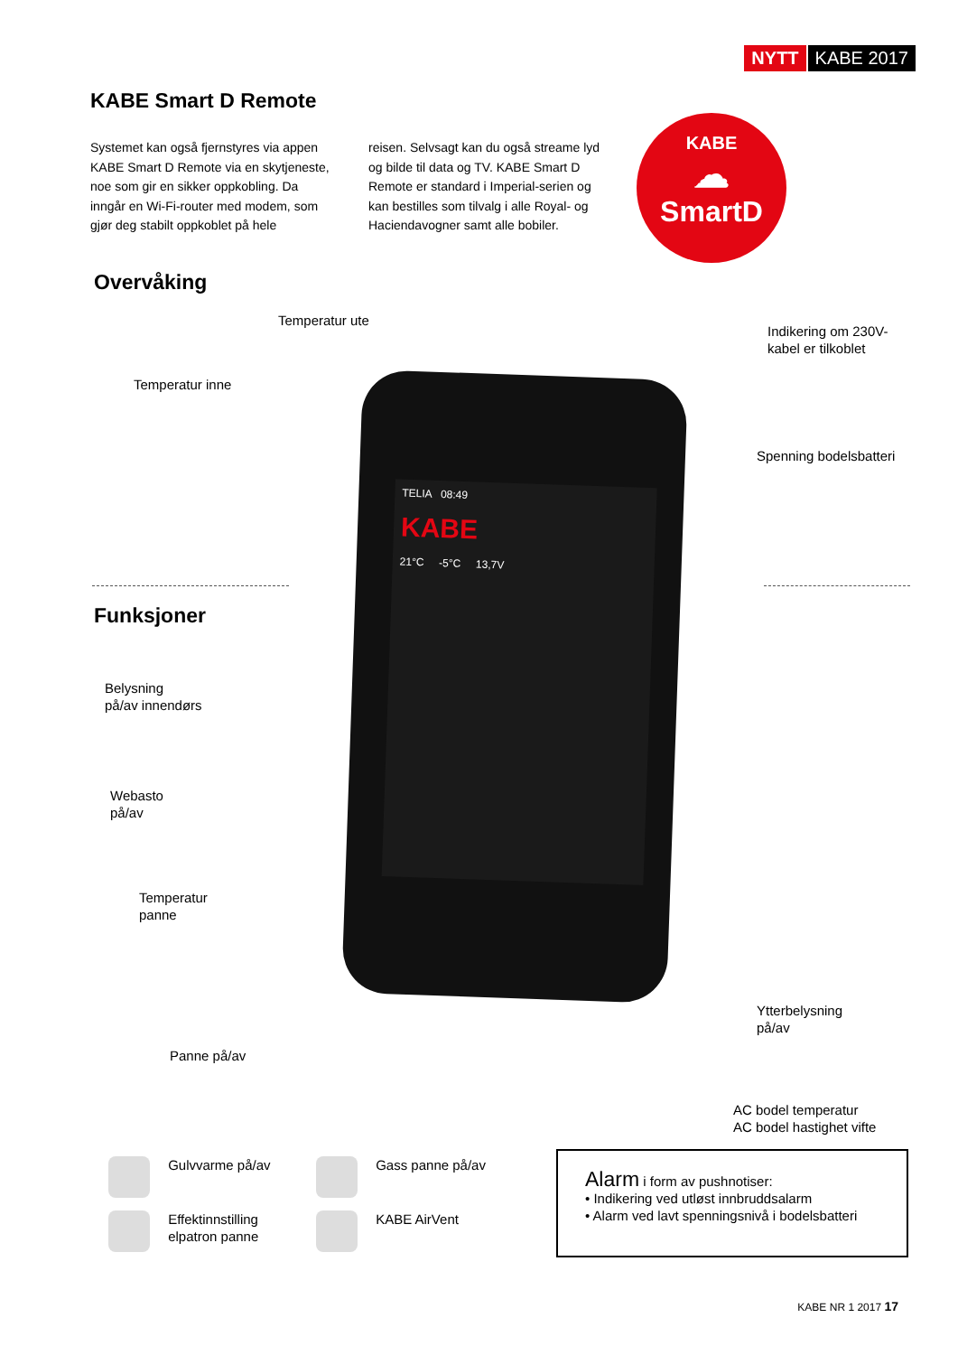NYTT KABE 2017
KABE Smart D Remote
Systemet kan også fjernstyres via appen KABE Smart D Remote via en skytjeneste, noe som gir en sikker oppkobling. Da inngår en Wi-Fi-router med modem, som gjør deg stabilt oppkoblet på hele
reisen. Selvsagt kan du også streame lyd og bilde til data og TV. KABE Smart D Remote er standard i Imperial-serien og kan bestilles som tilvalg i alle Royal- og Haciendavogner samt alle bobiler.
Overvåking
KABE
☁
SmartD
TELIA 08:49
KABE
21°C -5°C 13,7V
Temperatur ute
Temperatur inne
Indikering om 230V-
kabel er tilkoblet
Spenning bodelsbatteri
Funksjoner
Belysning
på/av innendørs
Webasto
på/av
Temperatur
panne
Panne på/av
Ytterbelysning
på/av
AC bodel temperatur
AC bodel hastighet vifte
Gulvvarme på/av Gass panne på/av
Effektinnstilling
elpatron panne
KABE AirVent
Alarm i form av pushnotiser:
• Indikering ved utløst innbruddsalarm
• Alarm ved lavt spenningsnivå i bodelsbatteri
KABE NR 1 2017 17